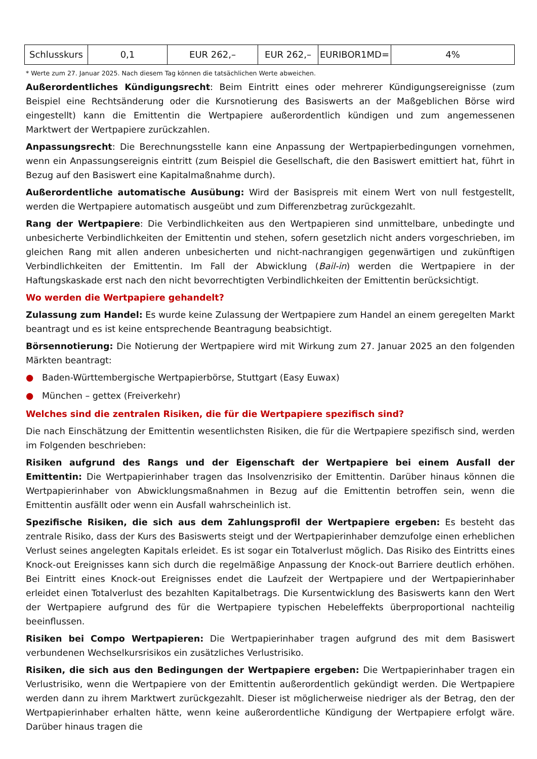| Schlusskurs | 0,1 | EUR 262,– | EUR 262,– | EURIBOR1MD= | 4% |
* Werte zum 27. Januar 2025. Nach diesem Tag können die tatsächlichen Werte abweichen.
Außerordentliches Kündigungsrecht: Beim Eintritt eines oder mehrerer Kündigungsereignisse (zum Beispiel eine Rechtsänderung oder die Kursnotierung des Basiswerts an der Maßgeblichen Börse wird eingestellt) kann die Emittentin die Wertpapiere außerordentlich kündigen und zum angemessenen Marktwert der Wertpapiere zurückzahlen.
Anpassungsrecht: Die Berechnungsstelle kann eine Anpassung der Wertpapierbedingungen vornehmen, wenn ein Anpassungsereignis eintritt (zum Beispiel die Gesellschaft, die den Basiswert emittiert hat, führt in Bezug auf den Basiswert eine Kapitalmaßnahme durch).
Außerordentliche automatische Ausübung: Wird der Basispreis mit einem Wert von null festgestellt, werden die Wertpapiere automatisch ausgeübt und zum Differenzbetrag zurückgezahlt.
Rang der Wertpapiere: Die Verbindlichkeiten aus den Wertpapieren sind unmittelbare, unbedingte und unbesicherte Verbindlichkeiten der Emittentin und stehen, sofern gesetzlich nicht anders vorgeschrieben, im gleichen Rang mit allen anderen unbesicherten und nicht-nachrangigen gegenwärtigen und zukünftigen Verbindlichkeiten der Emittentin. Im Fall der Abwicklung (Bail-in) werden die Wertpapiere in der Haftungskaskade erst nach den nicht bevorrechtigten Verbindlichkeiten der Emittentin berücksichtigt.
Wo werden die Wertpapiere gehandelt?
Zulassung zum Handel: Es wurde keine Zulassung der Wertpapiere zum Handel an einem geregelten Markt beantragt und es ist keine entsprechende Beantragung beabsichtigt.
Börsennotierung: Die Notierung der Wertpapiere wird mit Wirkung zum 27. Januar 2025 an den folgenden Märkten beantragt:
● Baden-Württembergische Wertpapierbörse, Stuttgart (Easy Euwax)
● München – gettex (Freiverkehr)
Welches sind die zentralen Risiken, die für die Wertpapiere spezifisch sind?
Die nach Einschätzung der Emittentin wesentlichsten Risiken, die für die Wertpapiere spezifisch sind, werden im Folgenden beschrieben:
Risiken aufgrund des Rangs und der Eigenschaft der Wertpapiere bei einem Ausfall der Emittentin: Die Wertpapierinhaber tragen das Insolvenzrisiko der Emittentin. Darüber hinaus können die Wertpapierinhaber von Abwicklungsmaßnahmen in Bezug auf die Emittentin betroffen sein, wenn die Emittentin ausfällt oder wenn ein Ausfall wahrscheinlich ist.
Spezifische Risiken, die sich aus dem Zahlungsprofil der Wertpapiere ergeben: Es besteht das zentrale Risiko, dass der Kurs des Basiswerts steigt und der Wertpapierinhaber demzufolge einen erheblichen Verlust seines angelegten Kapitals erleidet. Es ist sogar ein Totalverlust möglich. Das Risiko des Eintritts eines Knock-out Ereignisses kann sich durch die regelmäßige Anpassung der Knock-out Barriere deutlich erhöhen. Bei Eintritt eines Knock-out Ereignisses endet die Laufzeit der Wertpapiere und der Wertpapierinhaber erleidet einen Totalverlust des bezahlten Kapitalbetrags. Die Kursentwicklung des Basiswerts kann den Wert der Wertpapiere aufgrund des für die Wertpapiere typischen Hebeleffekts überproportional nachteilig beeinflussen.
Risiken bei Compo Wertpapieren: Die Wertpapierinhaber tragen aufgrund des mit dem Basiswert verbundenen Wechselkursrisikos ein zusätzliches Verlustrisiko.
Risiken, die sich aus den Bedingungen der Wertpapiere ergeben: Die Wertpapierinhaber tragen ein Verlustrisiko, wenn die Wertpapiere von der Emittentin außerordentlich gekündigt werden. Die Wertpapiere werden dann zu ihrem Marktwert zurückgezahlt. Dieser ist möglicherweise niedriger als der Betrag, den der Wertpapierinhaber erhalten hätte, wenn keine außerordentliche Kündigung der Wertpapiere erfolgt wäre. Darüber hinaus tragen die